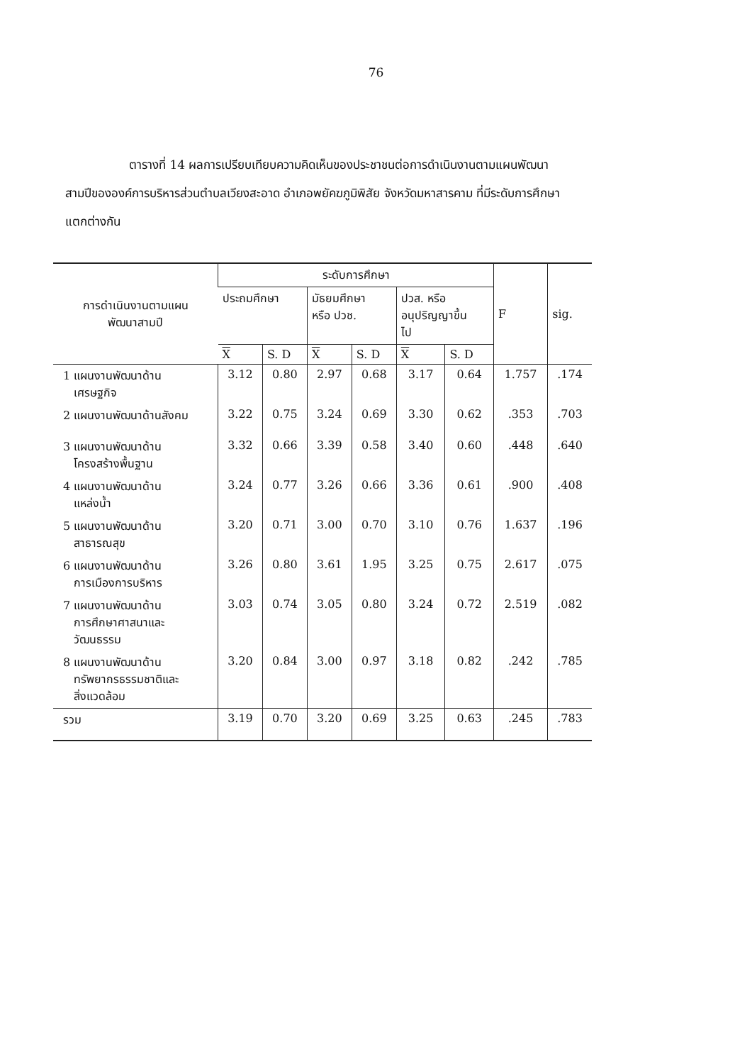76
ตารางที่ 14 ผลการเปรียบเทียบความคิดเห็นของประชาชนต่อการดำเนินงานตามแผนพัฒนาสามปีขององค์การบริหารส่วนตำบลเวียงสะอาด อำเภอพยัคฆภูมิพิสัย จังหวัดมหาสารคาม ที่มีระดับการศึกษาแตกต่างกัน
| การดำเนินงานตามแผน พัฒนาสามปี | ระดับการศึกษา | | | | | | F | sig. |
| --- | --- | --- | --- | --- | --- | --- | --- | --- |
| | ประถมศึกษา | | มัธยมศึกษา หรือ ปวช. | | ปวส. หรือ อนุปริญญาขึ้น ไป | | | |
| | X | S. D | X | S. D | X | S. D | | |
| 1 แผนงานพัฒนาด้าน เศรษฐกิจ | 3.12 | 0.80 | 2.97 | 0.68 | 3.17 | 0.64 | 1.757 | .174 |
| 2 แผนงานพัฒนาด้านสังคม | 3.22 | 0.75 | 3.24 | 0.69 | 3.30 | 0.62 | .353 | .703 |
| 3 แผนงานพัฒนาด้าน โครงสร้างพื้นฐาน | 3.32 | 0.66 | 3.39 | 0.58 | 3.40 | 0.60 | .448 | .640 |
| 4 แผนงานพัฒนาด้าน แหล่งน้ำ | 3.24 | 0.77 | 3.26 | 0.66 | 3.36 | 0.61 | .900 | .408 |
| 5 แผนงานพัฒนาด้าน สาธารณสุข | 3.20 | 0.71 | 3.00 | 0.70 | 3.10 | 0.76 | 1.637 | .196 |
| 6 แผนงานพัฒนาด้าน การเมืองการบริหาร | 3.26 | 0.80 | 3.61 | 1.95 | 3.25 | 0.75 | 2.617 | .075 |
| 7 แผนงานพัฒนาด้าน การศึกษาศาสนาและ วัฒนธรรม | 3.03 | 0.74 | 3.05 | 0.80 | 3.24 | 0.72 | 2.519 | .082 |
| 8 แผนงานพัฒนาด้าน ทรัพยากรธรรมชาติและ สิ่งแวดล้อม | 3.20 | 0.84 | 3.00 | 0.97 | 3.18 | 0.82 | .242 | .785 |
| รวม | 3.19 | 0.70 | 3.20 | 0.69 | 3.25 | 0.63 | .245 | .783 |